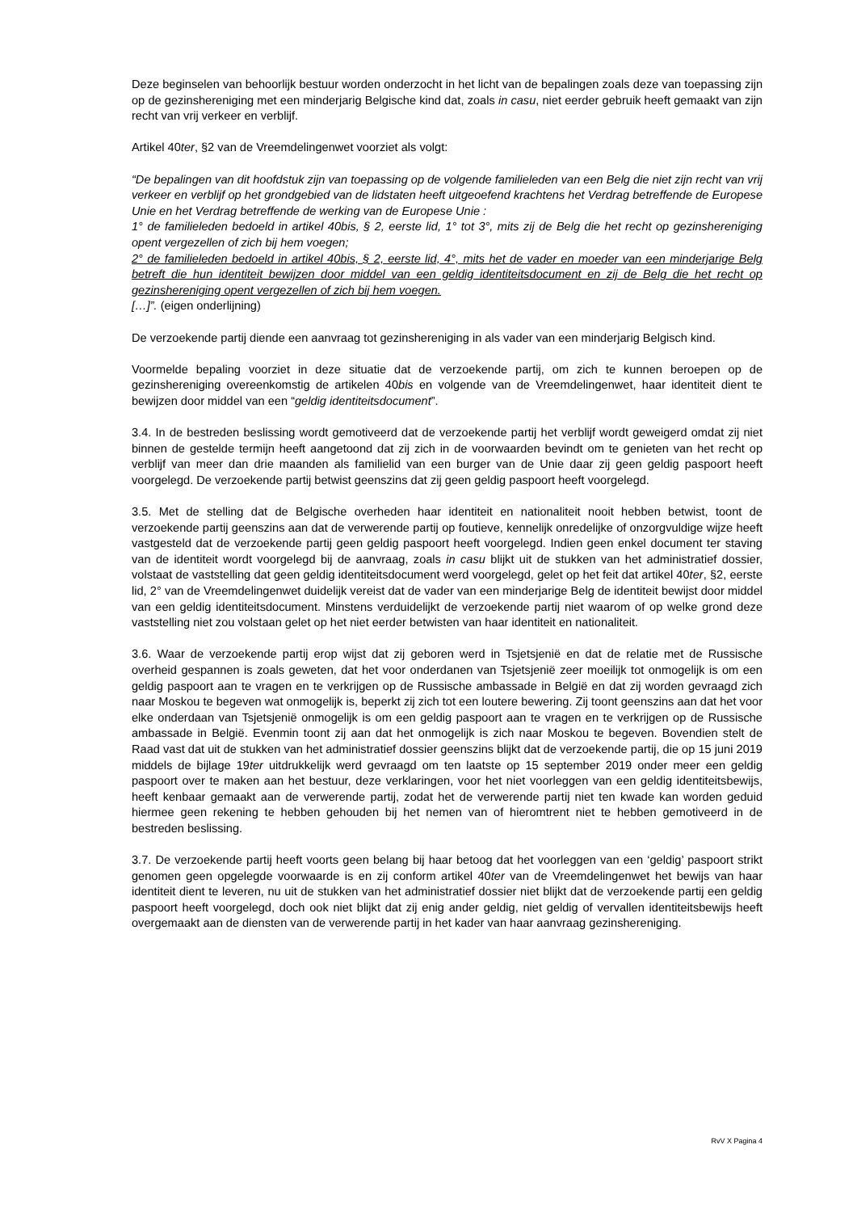Deze beginselen van behoorlijk bestuur worden onderzocht in het licht van de bepalingen zoals deze van toepassing zijn op de gezinshereniging met een minderjarig Belgische kind dat, zoals in casu, niet eerder gebruik heeft gemaakt van zijn recht van vrij verkeer en verblijf.
Artikel 40ter, §2 van de Vreemdelingenwet voorziet als volgt:
“De bepalingen van dit hoofdstuk zijn van toepassing op de volgende familieleden van een Belg die niet zijn recht van vrij verkeer en verblijf op het grondgebied van de lidstaten heeft uitgeoefend krachtens het Verdrag betreffende de Europese Unie en het Verdrag betreffende de werking van de Europese Unie :
1° de familieleden bedoeld in artikel 40bis, § 2, eerste lid, 1° tot 3°, mits zij de Belg die het recht op gezinshereniging opent vergezellen of zich bij hem voegen;
2° de familieleden bedoeld in artikel 40bis, § 2, eerste lid, 4°, mits het de vader en moeder van een minderjarige Belg betreft die hun identiteit bewijzen door middel van een geldig identiteitsdocument en zij de Belg die het recht op gezinshereniging opent vergezellen of zich bij hem voegen.
[…]”. (eigen onderlijning)
De verzoekende partij diende een aanvraag tot gezinshereniging in als vader van een minderjarig Belgisch kind.
Voormelde bepaling voorziet in deze situatie dat de verzoekende partij, om zich te kunnen beroepen op de gezinshereniging overeenkomstig de artikelen 40bis en volgende van de Vreemdelingenwet, haar identiteit dient te bewijzen door middel van een “geldig identiteitsdocument”.
3.4. In de bestreden beslissing wordt gemotiveerd dat de verzoekende partij het verblijf wordt geweigerd omdat zij niet binnen de gestelde termijn heeft aangetoond dat zij zich in de voorwaarden bevindt om te genieten van het recht op verblijf van meer dan drie maanden als familielid van een burger van de Unie daar zij geen geldig paspoort heeft voorgelegd. De verzoekende partij betwist geenszins dat zij geen geldig paspoort heeft voorgelegd.
3.5. Met de stelling dat de Belgische overheden haar identiteit en nationaliteit nooit hebben betwist, toont de verzoekende partij geenszins aan dat de verwerende partij op foutieve, kennelijk onredelijke of onzorgvuldige wijze heeft vastgesteld dat de verzoekende partij geen geldig paspoort heeft voorgelegd. Indien geen enkel document ter staving van de identiteit wordt voorgelegd bij de aanvraag, zoals in casu blijkt uit de stukken van het administratief dossier, volstaat de vaststelling dat geen geldig identiteitsdocument werd voorgelegd, gelet op het feit dat artikel 40ter, §2, eerste lid, 2° van de Vreemdelingenwet duidelijk vereist dat de vader van een minderjarige Belg de identiteit bewijst door middel van een geldig identiteitsdocument. Minstens verduidelijkt de verzoekende partij niet waarom of op welke grond deze vaststelling niet zou volstaan gelet op het niet eerder betwisten van haar identiteit en nationaliteit.
3.6. Waar de verzoekende partij erop wijst dat zij geboren werd in Tsjetsjenië en dat de relatie met de Russische overheid gespannen is zoals geweten, dat het voor onderdanen van Tsjetsjenië zeer moeilijk tot onmogelijk is om een geldig paspoort aan te vragen en te verkrijgen op de Russische ambassade in België en dat zij worden gevraagd zich naar Moskou te begeven wat onmogelijk is, beperkt zij zich tot een loutere bewering. Zij toont geenszins aan dat het voor elke onderdaan van Tsjetsjenië onmogelijk is om een geldig paspoort aan te vragen en te verkrijgen op de Russische ambassade in België. Evenmin toont zij aan dat het onmogelijk is zich naar Moskou te begeven. Bovendien stelt de Raad vast dat uit de stukken van het administratief dossier geenszins blijkt dat de verzoekende partij, die op 15 juni 2019 middels de bijlage 19ter uitdrukkelijk werd gevraagd om ten laatste op 15 september 2019 onder meer een geldig paspoort over te maken aan het bestuur, deze verklaringen, voor het niet voorleggen van een geldig identiteitsbewijs, heeft kenbaar gemaakt aan de verwerende partij, zodat het de verwerende partij niet ten kwade kan worden geduid hiermee geen rekening te hebben gehouden bij het nemen van of hieromtrent niet te hebben gemotiveerd in de bestreden beslissing.
3.7. De verzoekende partij heeft voorts geen belang bij haar betoog dat het voorleggen van een ‘geldig’ paspoort strikt genomen geen opgelegde voorwaarde is en zij conform artikel 40ter van de Vreemdelingenwet het bewijs van haar identiteit dient te leveren, nu uit de stukken van het administratief dossier niet blijkt dat de verzoekende partij een geldig paspoort heeft voorgelegd, doch ook niet blijkt dat zij enig ander geldig, niet geldig of vervallen identiteitsbewijs heeft overgemaakt aan de diensten van de verwerende partij in het kader van haar aanvraag gezinshereniging.
RvV X Pagina 4